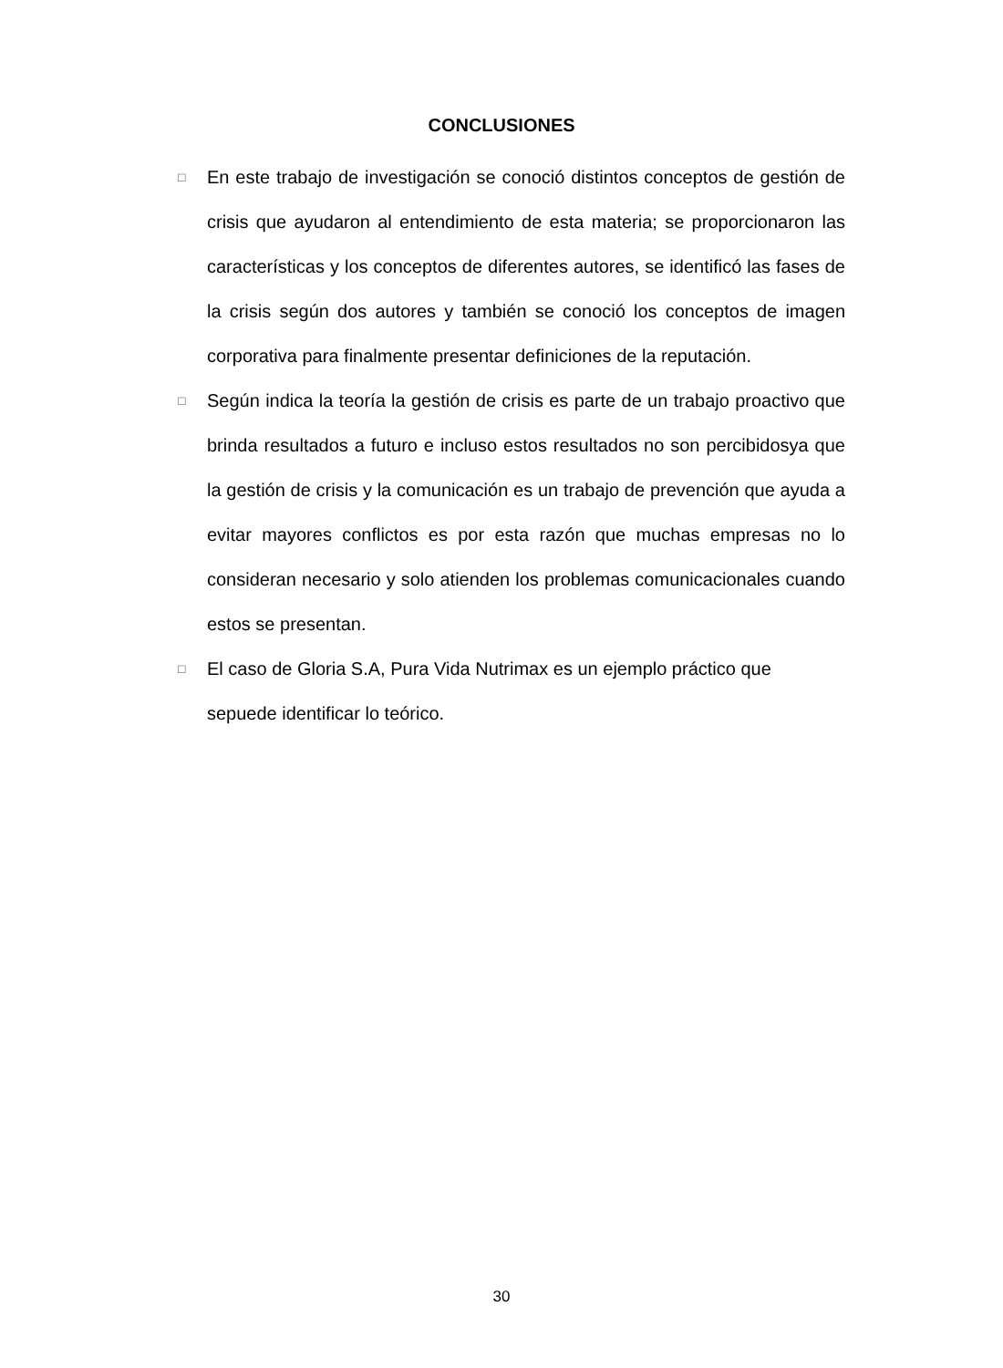CONCLUSIONES
□
En este trabajo de investigación se conoció distintos conceptos de gestión de crisis que ayudaron al entendimiento de esta materia; se proporcionaron las características y los conceptos de diferentes autores, se identificó las fases de la crisis según dos autores y también se conoció los conceptos de imagen corporativa para finalmente presentar definiciones de la reputación.
□
Según indica la teoría la gestión de crisis es parte de un trabajo proactivo que brinda resultados a futuro e incluso estos resultados no son percibidosya que la gestión de crisis y la comunicación es un trabajo de prevención que ayuda a evitar mayores conflictos es por esta razón que muchas empresas no lo consideran necesario y solo atienden los problemas comunicacionales cuando estos se presentan.
□
El caso de Gloria S.A, Pura Vida Nutrimax es un ejemplo práctico que sepuede identificar lo teórico.
30